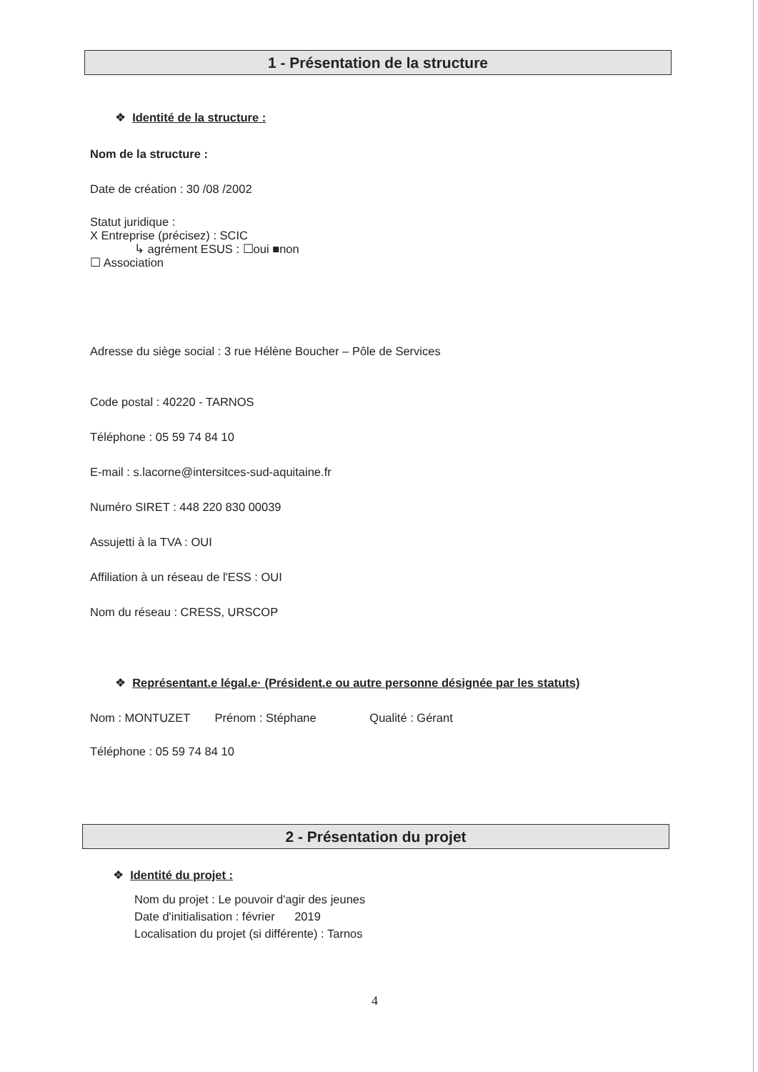1 - Présentation de la structure
❖ Identité de la structure :
Nom de la structure :
Date de création : 30 /08 /2002
Statut juridique :
X Entreprise (précisez) : SCIC
↳ agrément ESUS : ☐oui ■non
☐ Association
Adresse du siège social : 3 rue Hélène Boucher – Pôle de Services
Code postal : 40220 - TARNOS
Téléphone : 05 59 74 84 10
E-mail : s.lacorne@intersitces-sud-aquitaine.fr
Numéro SIRET : 448 220 830 00039
Assujetti à la TVA : OUI
Affiliation à un réseau de l'ESS : OUI
Nom du réseau : CRESS, URSCOP
❖ Représentant.e légal.e· (Président.e ou autre personne désignée par les statuts)
Nom : MONTUZET Prénom : Stéphane Qualité : Gérant
Téléphone : 05 59 74 84 10
2 - Présentation du projet
❖ Identité du projet :
Nom du projet : Le pouvoir d'agir des jeunes
Date d'initialisation : février 2019
Localisation du projet (si différente) : Tarnos
4